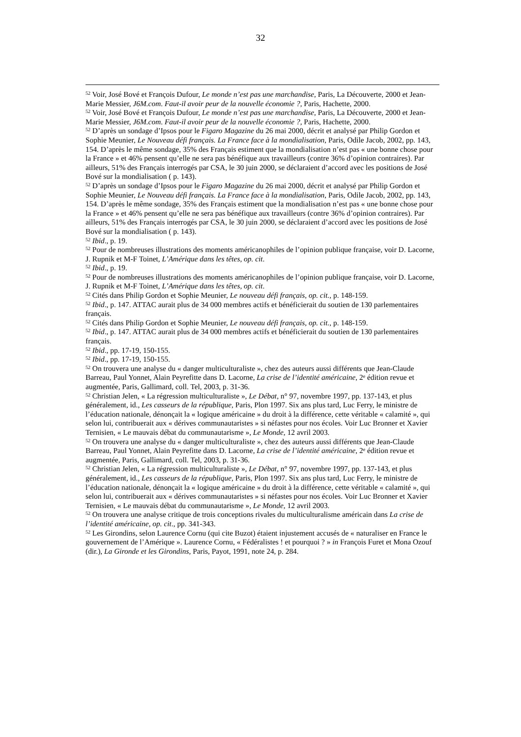32
<sup>52</sup> Voir, José Bové et François Dufour, Le monde n’est pas une marchandise, Paris, La Découverte, 2000 et Jean-Marie Messier, J6M.com. Faut-il avoir peur de la nouvelle économie ?, Paris, Hachette, 2000.
<sup>52</sup> Voir, José Bové et François Dufour, Le monde n’est pas une marchandise, Paris, La Découverte, 2000 et Jean-Marie Messier, J6M.com. Faut-il avoir peur de la nouvelle économie ?, Paris, Hachette, 2000.
<sup>52</sup> D’après un sondage d’Ipsos pour le Figaro Magazine du 26 mai 2000, décrit et analysé par Philip Gordon et Sophie Meunier, Le Nouveau défi français. La France face à la mondialisation, Paris, Odile Jacob, 2002, pp. 143, 154. D’après le même sondage, 35% des Français estiment que la mondialisation n’est pas « une bonne chose pour la France » et 46% pensent qu’elle ne sera pas bénéfique aux travailleurs (contre 36% d’opinion contraires). Par ailleurs, 51% des Français interrogés par CSA, le 30 juin 2000, se déclaraient d’accord avec les positions de José Bové sur la mondialisation ( p. 143).
<sup>52</sup> D’après un sondage d’Ipsos pour le Figaro Magazine du 26 mai 2000, décrit et analysé par Philip Gordon et Sophie Meunier, Le Nouveau défi français. La France face à la mondialisation, Paris, Odile Jacob, 2002, pp. 143, 154. D’après le même sondage, 35% des Français estiment que la mondialisation n’est pas « une bonne chose pour la France » et 46% pensent qu’elle ne sera pas bénéfique aux travailleurs (contre 36% d’opinion contraires). Par ailleurs, 51% des Français interrogés par CSA, le 30 juin 2000, se déclaraient d’accord avec les positions de José Bové sur la mondialisation ( p. 143).
<sup>52</sup> Ibid., p. 19.
<sup>52</sup> Pour de nombreuses illustrations des moments américanophiles de l’opinion publique française, voir D. Lacorne, J. Rupnik et M-F Toinet, L’Amérique dans les têtes, op. cit.
<sup>52</sup> Ibid., p. 19.
<sup>52</sup> Pour de nombreuses illustrations des moments américanophiles de l’opinion publique française, voir D. Lacorne, J. Rupnik et M-F Toinet, L’Amérique dans les têtes, op. cit.
<sup>52</sup> Cités dans Philip Gordon et Sophie Meunier, Le nouveau défi français, op. cit., p. 148-159.
<sup>52</sup> Ibid., p. 147. ATTAC aurait plus de 34 000 membres actifs et bénéficierait du soutien de 130 parlementaires français.
<sup>52</sup> Cités dans Philip Gordon et Sophie Meunier, Le nouveau défi français, op. cit., p. 148-159.
<sup>52</sup> Ibid., p. 147. ATTAC aurait plus de 34 000 membres actifs et bénéficierait du soutien de 130 parlementaires français.
<sup>52</sup> Ibid., pp. 17-19, 150-155.
<sup>52</sup> Ibid., pp. 17-19, 150-155.
<sup>52</sup> On trouvera une analyse du « danger multiculturaliste », chez des auteurs aussi différents que Jean-Claude Barreau, Paul Yonnet, Alain Peyrefitte dans D. Lacorne, La crise de l’identité américaine, 2<sup>e</sup> édition revue et augmentée, Paris, Gallimard, coll. Tel, 2003, p. 31-36.
<sup>52</sup> Christian Jelen, « La régression multiculturaliste », Le Débat, n° 97, novembre 1997, pp. 137-143, et plus généralement, id., Les casseurs de la république, Paris, Plon 1997. Six ans plus tard, Luc Ferry, le ministre de l’éducation nationale, dénonçait la « logique américaine » du droit à la différence, cette véritable « calamité », qui selon lui, contribuerait aux « dérives communautaristes » si néfastes pour nos écoles. Voir Luc Bronner et Xavier Ternisien, « Le mauvais débat du communautarisme », Le Monde, 12 avril 2003.
<sup>52</sup> On trouvera une analyse du « danger multiculturaliste », chez des auteurs aussi différents que Jean-Claude Barreau, Paul Yonnet, Alain Peyrefitte dans D. Lacorne, La crise de l’identité américaine, 2<sup>e</sup> édition revue et augmentée, Paris, Gallimard, coll. Tel, 2003, p. 31-36.
<sup>52</sup> Christian Jelen, « La régression multiculturaliste », Le Débat, n° 97, novembre 1997, pp. 137-143, et plus généralement, id., Les casseurs de la république, Paris, Plon 1997. Six ans plus tard, Luc Ferry, le ministre de l’éducation nationale, dénonçait la « logique américaine » du droit à la différence, cette véritable « calamité », qui selon lui, contribuerait aux « dérives communautaristes » si néfastes pour nos écoles. Voir Luc Bronner et Xavier Ternisien, « Le mauvais débat du communautarisme », Le Monde, 12 avril 2003.
<sup>52</sup> On trouvera une analyse critique de trois conceptions rivales du multiculturalisme américain dans La crise de l’identité américaine, op. cit., pp. 341-343.
<sup>52</sup> Les Girondins, selon Laurence Cornu (qui cite Buzot) étaient injustement accusés de « naturaliser en France le gouvernement de l’Amérique ». Laurence Cornu, « Fédéralistes ! et pourquoi ? » in François Furet et Mona Ozouf (dir.), La Gironde et les Girondins, Paris, Payot, 1991, note 24, p. 284.